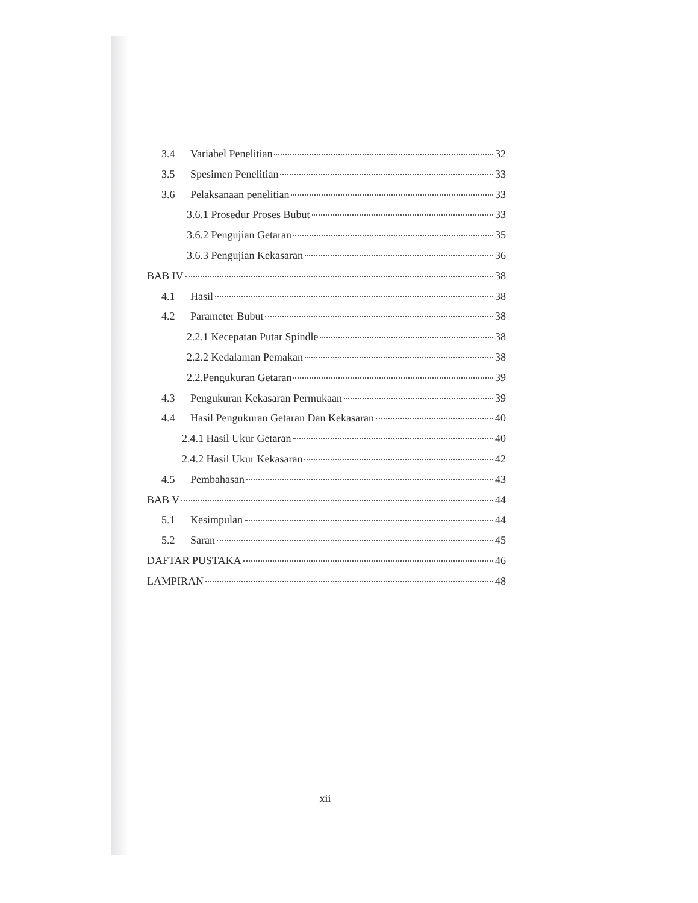3.4 Variabel Penelitian 32
3.5 Spesimen Penelitian 33
3.6 Pelaksanaan penelitian 33
3.6.1 Prosedur Proses Bubut 33
3.6.2 Pengujian Getaran 35
3.6.3 Pengujian Kekasaran 36
BAB IV 38
4.1 Hasil 38
4.2 Parameter Bubut 38
2.2.1 Kecepatan Putar Spindle 38
2.2.2 Kedalaman Pemakan 38
2.2.Pengukuran Getaran 39
4.3 Pengukuran Kekasaran Permukaan 39
4.4 Hasil Pengukuran Getaran Dan Kekasaran 40
2.4.1 Hasil Ukur Getaran 40
2.4.2 Hasil Ukur Kekasaran 42
4.5 Pembahasan 43
BAB V 44
5.1 Kesimpulan 44
5.2 Saran 45
DAFTAR PUSTAKA 46
LAMPIRAN 48
xii